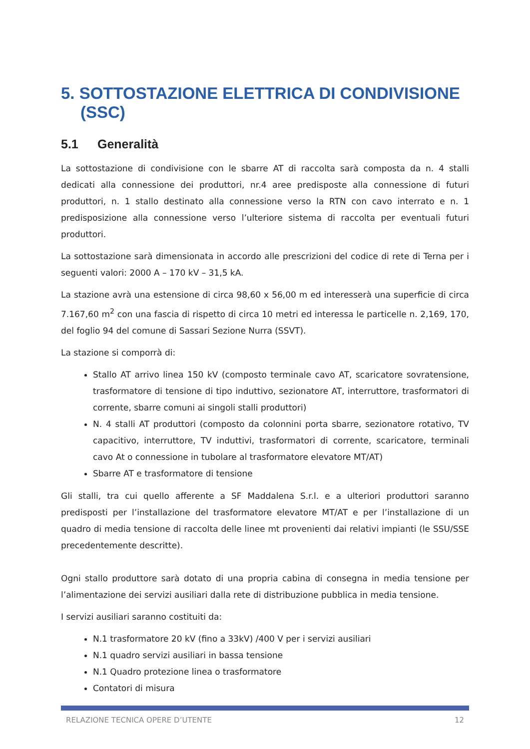5. SOTTOSTAZIONE ELETTRICA DI CONDIVISIONE (SSC)
5.1 Generalità
La sottostazione di condivisione con le sbarre AT di raccolta sarà composta da n. 4 stalli dedicati alla connessione dei produttori, nr.4 aree predisposte alla connessione di futuri produttori, n. 1 stallo destinato alla connessione verso la RTN con cavo interrato e n. 1 predisposizione alla connessione verso l’ulteriore sistema di raccolta per eventuali futuri produttori.
La sottostazione sarà dimensionata in accordo alle prescrizioni del codice di rete di Terna per i seguenti valori: 2000 A – 170 kV – 31,5 kA.
La stazione avrà una estensione di circa 98,60 x 56,00 m ed interesserà una superficie di circa 7.167,60 m<sup>2</sup> con una fascia di rispetto di circa 10 metri ed interessa le particelle n. 2,169, 170, del foglio 94 del comune di Sassari Sezione Nurra (SSVT).
La stazione si comporrà di:
Stallo AT arrivo linea 150 kV (composto terminale cavo AT, scaricatore sovratensione, trasformatore di tensione di tipo induttivo, sezionatore AT, interruttore, trasformatori di corrente, sbarre comuni ai singoli stalli produttori)
N. 4 stalli AT produttori (composto da colonnini porta sbarre, sezionatore rotativo, TV capacitivo, interruttore, TV induttivi, trasformatori di corrente, scaricatore, terminali cavo At o connessione in tubolare al trasformatore elevatore MT/AT)
Sbarre AT e trasformatore di tensione
Gli stalli, tra cui quello afferente a SF Maddalena S.r.l. e a ulteriori produttori saranno predisposti per l’installazione del trasformatore elevatore MT/AT e per l’installazione di un quadro di media tensione di raccolta delle linee mt provenienti dai relativi impianti (le SSU/SSE precedentemente descritte).
Ogni stallo produttore sarà dotato di una propria cabina di consegna in media tensione per l’alimentazione dei servizi ausiliari dalla rete di distribuzione pubblica in media tensione.
I servizi ausiliari saranno costituiti da:
N.1 trasformatore 20 kV (fino a 33kV) /400 V per i servizi ausiliari
N.1 quadro servizi ausiliari in bassa tensione
N.1 Quadro protezione linea o trasformatore
Contatori di misura
RELAZIONE TECNICA OPERE D’UTENTE 12